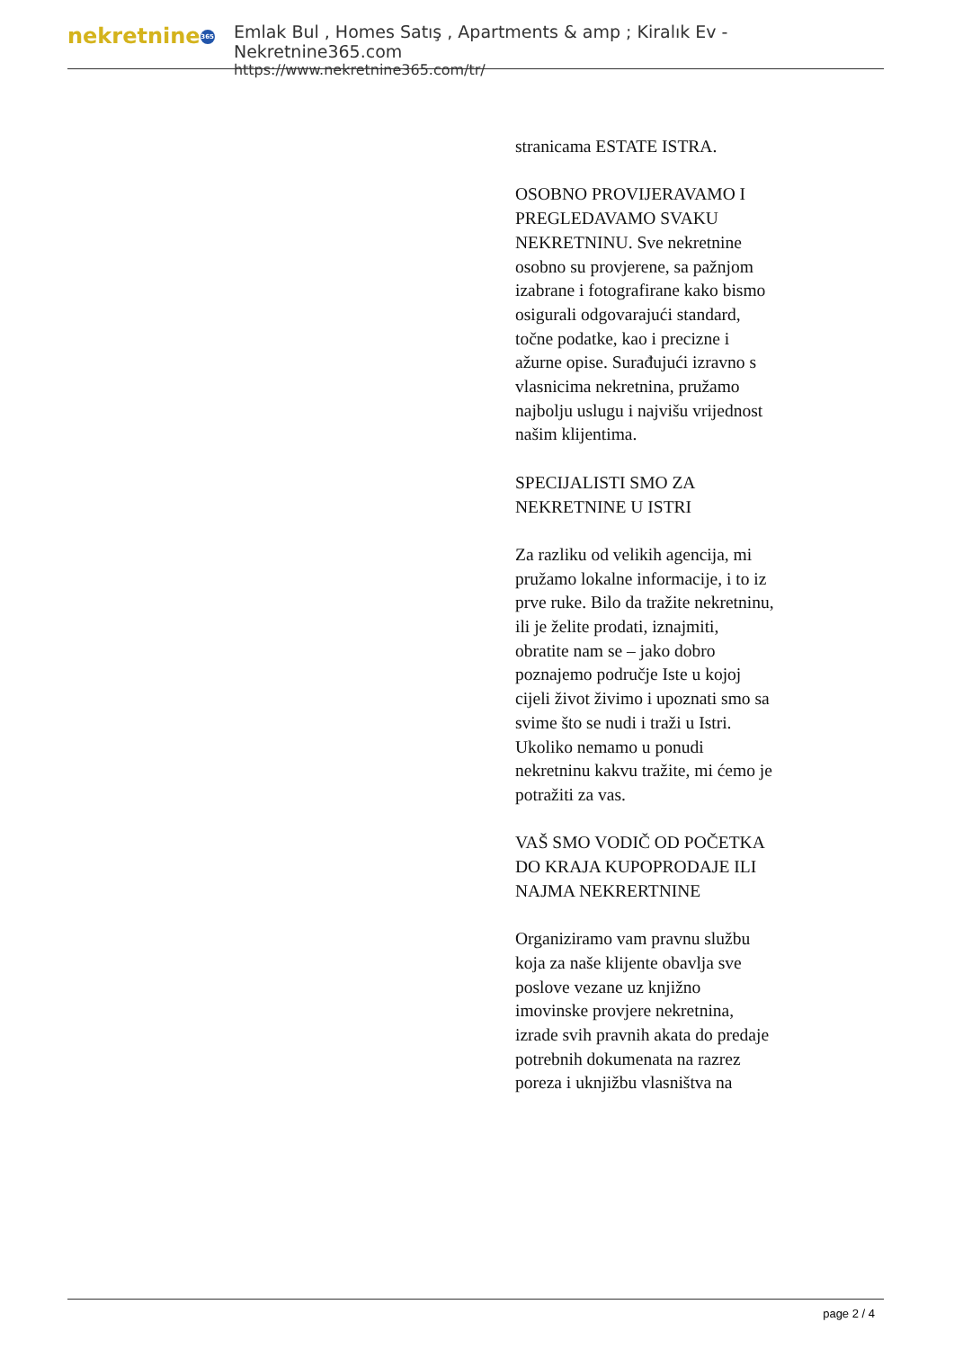nekretnine 365
Emlak Bul , Homes Satış , Apartments & amp ; Kiralık Ev - Nekretnine365.com
https://www.nekretnine365.com/tr/
stranicama ESTATE ISTRA.
OSOBNO PROVIJERAVAMO I PREGLEDAVAMO SVAKU NEKRETNINU. Sve nekretnine osobno su provjerene, sa pažnjom izabrane i fotografirane kako bismo osigurali odgovarajući standard, točne podatke, kao i precizne i ažurne opise. Surađujući izravno s vlasnicima nekretnina, pružamo najbolju uslugu i najvišu vrijednost našim klijentima.
SPECIJALISTI SMO ZA NEKRETNINE U ISTRI
Za razliku od velikih agencija, mi pružamo lokalne informacije, i to iz prve ruke. Bilo da tražite nekretninu, ili je želite prodati, iznajmiti, obratite nam se – jako dobro poznajemo područje Iste u kojoj cijeli život živimo i upoznati smo sa svime što se nudi i traži u Istri. Ukoliko nemamo u ponudi nekretninu kakvu tražite, mi ćemo je potražiti za vas.
VAŠ SMO VODIČ OD POČETKA DO KRAJA KUPOPRODAJE ILI NAJMA NEKRERTNINE
Organiziramo vam pravnu službu koja za naše klijente obavlja sve poslove vezane uz knjižno imovinske provjere nekretnina, izrade svih pravnih akata do predaje potrebnih dokumenata na razrez poreza i uknjižbu vlasništva na
page 2 / 4